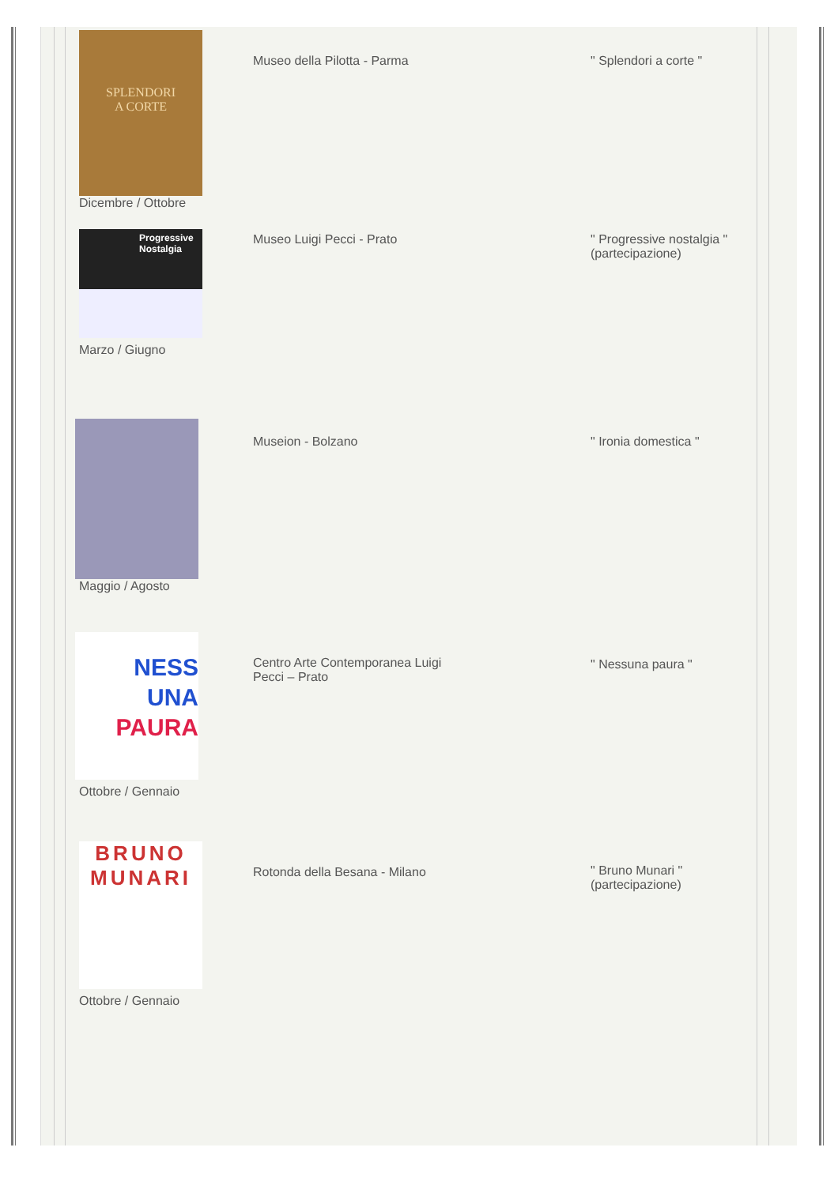| SPLENDORI A CORTE Dicembre / Ottobre | Museo della Pilotta - Parma | " Splendori a corte " |
| Progressive Nostalgia Marzo / Giugno | Museo Luigi Pecci - Prato | " Progressive nostalgia " (partecipazione) |
| Maggio / Agosto | Museion - Bolzano | " Ironia domestica " |
| NESS UNA PAURA Ottobre / Gennaio | Centro Arte Contemporanea Luigi Pecci – Prato | " Nessuna paura " |
| BRUNO MUNARI Ottobre / Gennaio | Rotonda della Besana - Milano | " Bruno Munari " (partecipazione) |